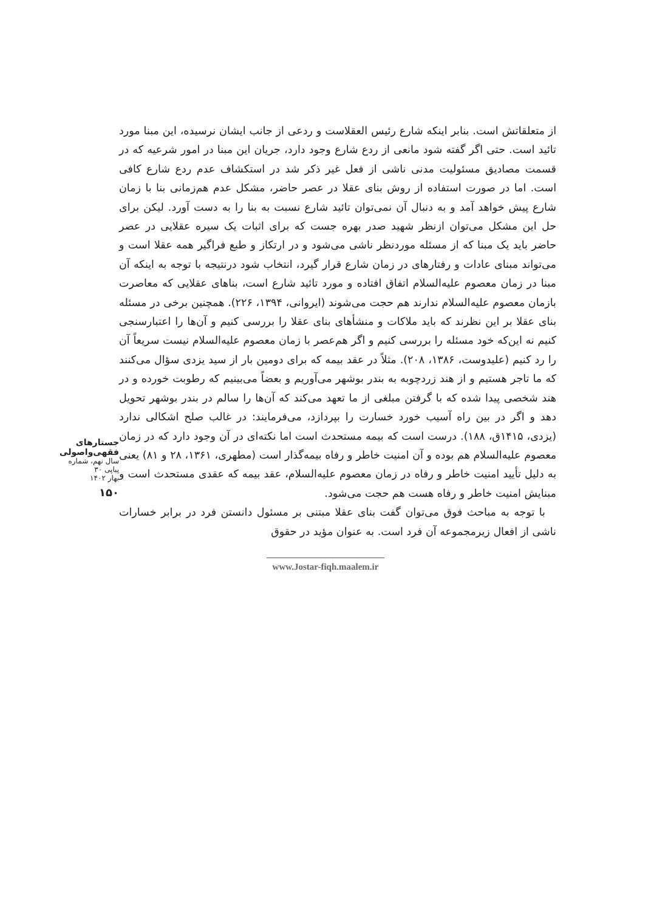از متعلقاتش است. بنابر اینکه شارع رئیس العقلاست و ردعی از جانب ایشان نرسیده، این مبنا مورد تائید است. حتی اگر گفته شود مانعی از ردع شارع وجود دارد، جریان این مبنا در امور شرعیه که در قسمت مصادیق مسئولیت مدنی ناشی از فعل غیر ذکر شد در استکشاف عدم ردع شارع کافی است. اما در صورت استفاده از روش بنای عقلا در عصر حاضر، مشکل عدم هم‌زمانی بنا با زمان شارع پیش خواهد آمد و به دنبال آن نمی‌توان تائید شارع نسبت به بنا را به دست آورد. لیکن برای حل این مشکل می‌توان ازنظر شهید صدر بهره جست که برای اثبات یک سیره عقلایی در عصر حاضر باید یک مبنا که از مسئله موردنظر ناشی می‌شود و در ارتکاز و طبع فراگیر همه عقلا است و می‌تواند مبنای عادات و رفتارهای در زمان شارع قرار گیرد، انتخاب شود درنتیجه با توجه به اینکه آن مبنا در زمان معصوم علیه‌السلام اتفاق افتاده و مورد تائید شارع است، بناهای عقلایی که معاصرت بازمان معصوم علیه‌السلام ندارند هم حجت می‌شوند (ایروانی، ۱۳۹۴، ۲۲۶). همچنین برخی در مسئله بنای عقلا بر این نظرند که باید ملاکات و منشأهای بنای عقلا را بررسی کنیم و آن‌ها را اعتبارسنجی کنیم نه این‌که خود مسئله را بررسی کنیم و اگر هم‌عصر با زمان معصوم علیه‌السلام نیست سریعاً آن را رد کنیم (علیدوست، ۱۳۸۶، ۲۰۸). مثلاً در عقد بیمه که برای دومین بار از سید یزدی سؤال می‌کنند که ما تاجر هستیم و از هند زردچوبه به بندر بوشهر می‌آوریم و بعضاً می‌بینیم که رطوبت خورده و در هند شخصی پیدا شده که با گرفتن مبلغی از ما تعهد می‌کند که آن‌ها را سالم در بندر بوشهر تحویل دهد و اگر در بین راه آسیب خورد خسارت را بپردازد، می‌فرمایند: در غالب صلح اشکالی ندارد (یزدی، ۱۴۱۵ق، ۱۸۸). درست است که بیمه مستحدث است اما نکته‌ای در آن وجود دارد که در زمان معصوم علیه‌السلام هم بوده و آن امنیت خاطر و رفاه بیمه‌گذار است (مطهری، ۱۳۶۱، ۲۸ و ۸۱) یعنی به دلیل تأیید امنیت خاطر و رفاه در زمان معصوم علیه‌السلام، عقد بیمه که عقدی مستحدث است و مبنایش امنیت خاطر و رفاه هست هم حجت می‌شود.
با توجه به مباحث فوق می‌توان گفت بنای عقلا مبتنی بر مسئول دانستن فرد در برابر خسارات ناشی از افعال زیرمجموعه آن فرد است. به عنوان مؤید در حقوق
جستارهای
فقهی‌واصولی
سال نهم، شماره پیاپی ۳۰
بهار ۱۴۰۲
۱۵۰
www.Jostar-fiqh.maalem.ir